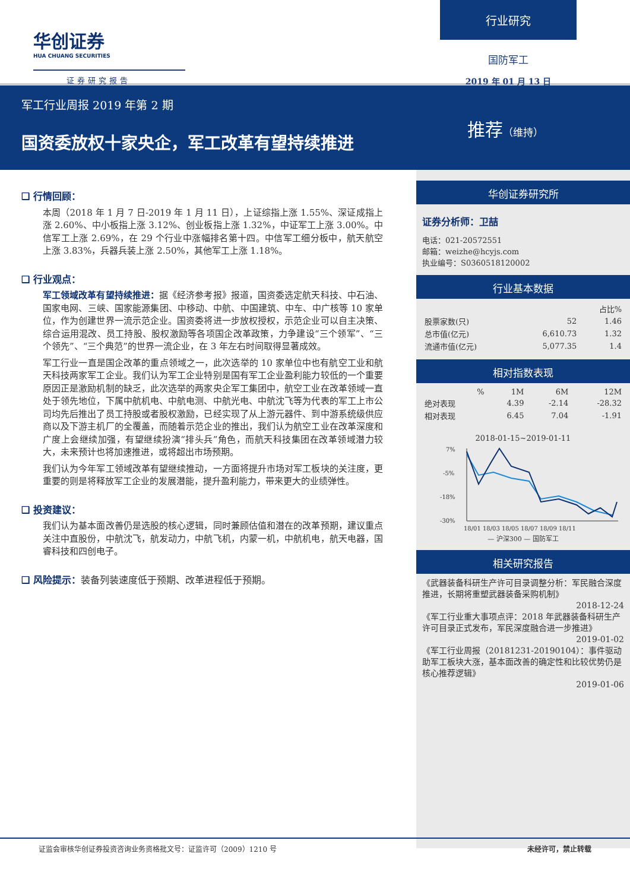华创证券
HUA CHUANG SECURITIES
证券研究报告
行业研究
国防军工
2019 年 01 月 13 日
军工行业周报 2019 年第 2 期
国资委放权十家央企，军工改革有望持续推进
推荐（维持）
❑ 行情回顾：
本周（2018 年 1 月 7 日-2019 年 1 月 11 日），上证综指上涨 1.55%、深证成指上涨 2.60%、中小板指上涨 3.12%、创业板指上涨 1.32%，中证军工上涨 3.00%。中信军工上涨 2.69%，在 29 个行业中涨幅排名第十四。中信军工细分板中，航天航空上涨 3.83%，兵器兵装上涨 2.50%，其他军工上涨 1.18%。
❑ 行业观点：
军工领域改革有望持续推进：据《经济参考报》报道，国资委选定航天科技、中石油、国家电网、三峡、国家能源集团、中移动、中航、中国建筑、中车、中广核等 10 家单位，作为创建世界一流示范企业。国资委将进一步放权授权，示范企业可以自主决策、综合运用混改、员工持股、股权激励等各项国企改革政策，力争建设“三个领军”、“三个领先”、“三个典范”的世界一流企业，在 3 年左右时间取得显著成效。
军工行业一直是国企改革的重点领域之一，此次选举的 10 家单位中也有航空工业和航天科技两家军工企业。我们认为军工企业特别是国有军工企业盈利能力较低的一个重要原因正是激励机制的缺乏，此次选举的两家央企军工集团中，航空工业在改革领域一直处于领先地位，下属中航机电、中航电测、中航光电、中航沈飞等为代表的军工上市公司均先后推出了员工持股或者股权激励，已经实现了从上游元器件、到中游系统级供应商以及下游主机厂的全覆盖，而随着示范企业的推出，我们认为航空工业在改革深度和广度上会继续加强，有望继续扮演“排头兵”角色，而航天科技集团在改革领域潜力较大，未来预计也将加速推进，或将超出市场预期。
我们认为今年军工领域改革有望继续推动，一方面将提升市场对军工板块的关注度，更重要的则是将释放军工企业的发展潜能，提升盈利能力，带来更大的业绩弹性。
❑ 投资建议：
我们认为基本面改善仍是选股的核心逻辑，同时兼顾估值和潜在的改革预期，建议重点关注中直股份，中航沈飞，航发动力，中航飞机，内蒙一机，中航机电，航天电器，国睿科技和四创电子。
❑ 风险提示：装备列装速度低于预期、改革进程低于预期。
华创证券研究所
证券分析师：卫喆
电话：021-20572551
邮箱：weizhe@hcyjs.com
执业编号：S0360518120002
行业基本数据
| | | 占比% |
| --- | --- | --- |
| 股票家数(只) | 52 | 1.46 |
| 总市值(亿元) | 6,610.73 | 1.32 |
| 流通市值(亿元) | 5,077.35 | 1.4 |
相对指数表现
| % | 1M | 6M | 12M |
| --- | --- | --- | --- |
| 绝对表现 | 4.39 | -2.14 | -28.32 |
| 相对表现 | 6.45 | 7.04 | -1.91 |
2018-01-15~2019-01-11
7%
-5%
-18%
-30%
18/01 18/03 18/05 18/07 18/09 18/11
— 沪深300 — 国防军工
相关研究报告
《武器装备科研生产许可目录调整分析：军民融合深度推进，长期将重塑武器装备采购机制》
2018-12-24
《军工行业重大事项点评：2018 年武器装备科研生产许可目录正式发布，军民深度融合进一步推进》
2019-01-02
《军工行业周报（20181231-20190104）：事件驱动助军工板块大涨，基本面改善的确定性和比较优势仍是核心推荐逻辑》
2019-01-06
证监会审核华创证券投资咨询业务资格批文号：证监许可（2009）1210 号 未经许可，禁止转载